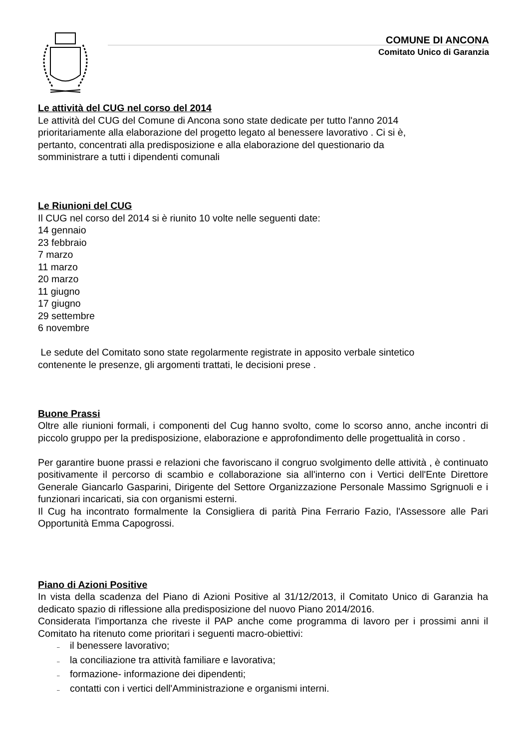COMUNE DI ANCONA
Comitato Unico di Garanzia
Le attività del CUG nel corso del 2014
Le attività del CUG del Comune di Ancona sono state dedicate per tutto l'anno 2014
prioritariamente alla elaborazione del progetto legato al benessere lavorativo . Ci si è,
pertanto, concentrati alla predisposizione e alla elaborazione del questionario da
somministrare a tutti i dipendenti comunali
Le Riunioni del CUG
Il CUG nel corso del 2014 si è riunito 10 volte nelle seguenti date:
14 gennaio
23 febbraio
7 marzo
11 marzo
20 marzo
11 giugno
17 giugno
29 settembre
6 novembre
Le sedute del Comitato sono state regolarmente registrate in apposito verbale sintetico
contenente le presenze, gli argomenti trattati, le decisioni prese .
Buone Prassi
Oltre alle riunioni formali, i componenti del Cug hanno svolto, come lo scorso anno, anche incontri di piccolo gruppo per la predisposizione, elaborazione e approfondimento delle progettualità in corso .
Per garantire buone prassi e relazioni che favoriscano il congruo svolgimento delle attività , è continuato positivamente il percorso di scambio e collaborazione sia all'interno con i Vertici dell'Ente Direttore Generale Giancarlo Gasparini, Dirigente del Settore Organizzazione Personale Massimo Sgrignuoli e i funzionari incaricati, sia con organismi esterni.
Il Cug ha incontrato formalmente la Consigliera di parità Pina Ferrario Fazio, l'Assessore alle Pari Opportunità Emma Capogrossi.
Piano di Azioni Positive
In vista della scadenza del Piano di Azioni Positive al 31/12/2013, il Comitato Unico di Garanzia ha dedicato spazio di riflessione alla predisposizione del nuovo Piano 2014/2016.
Considerata l'importanza che riveste il PAP anche come programma di lavoro per i prossimi anni il Comitato ha ritenuto come prioritari i seguenti macro-obiettivi:
– il benessere lavorativo;
– la conciliazione tra attività familiare e lavorativa;
– formazione- informazione dei dipendenti;
– contatti con i vertici dell'Amministrazione e organismi interni.